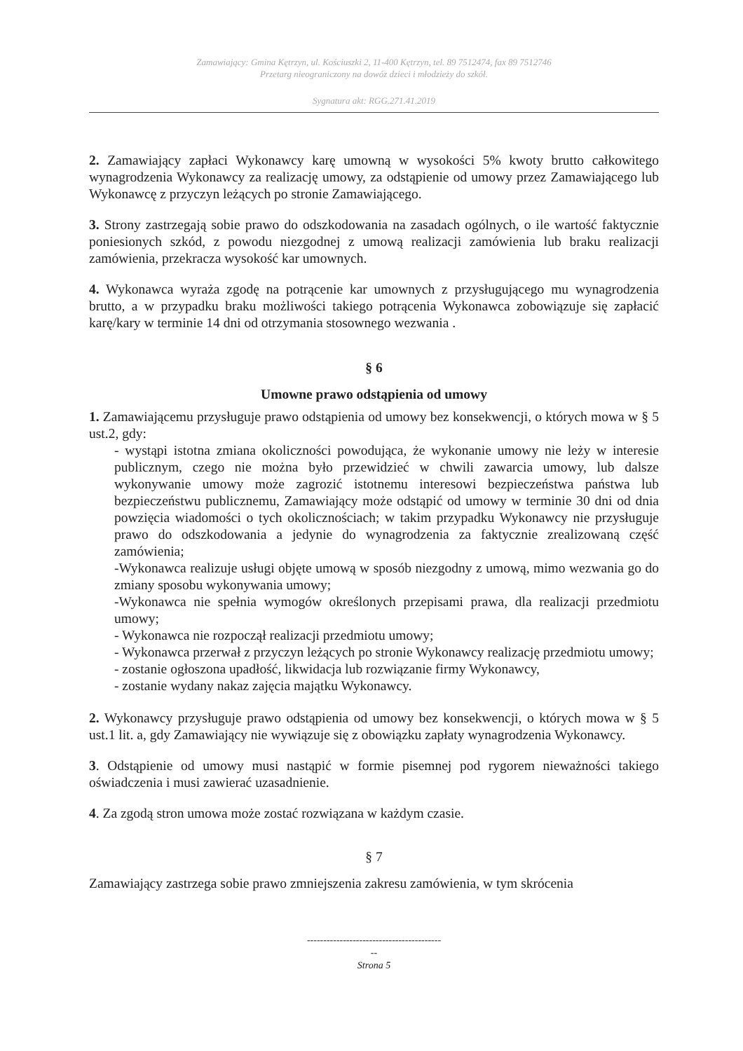Zamawiający: Gmina Kętrzyn, ul. Kościuszki 2, 11-400 Kętrzyn, tel. 89 7512474, fax 89 7512746
Przetarg nieograniczony na dowóz dzieci i młodzieży do szkół.
Sygnatura akt: RGG.271.41.2019
2. Zamawiający zapłaci Wykonawcy karę umowną w wysokości 5% kwoty brutto całkowitego wynagrodzenia Wykonawcy za realizację umowy, za odstąpienie od umowy przez Zamawiającego lub Wykonawcę z przyczyn leżących po stronie Zamawiającego.
3. Strony zastrzegają sobie prawo do odszkodowania na zasadach ogólnych, o ile wartość faktycznie poniesionych szkód, z powodu niezgodnej z umową realizacji zamówienia lub braku realizacji zamówienia, przekracza wysokość kar umownych.
4. Wykonawca wyraża zgodę na potrącenie kar umownych z przysługującego mu wynagrodzenia brutto, a w przypadku braku możliwości takiego potrącenia Wykonawca zobowiązuje się zapłacić karę/kary w terminie 14 dni od otrzymania stosownego wezwania .
§ 6
Umowne prawo odstąpienia od umowy
1. Zamawiającemu przysługuje prawo odstąpienia od umowy bez konsekwencji, o których mowa w § 5 ust.2, gdy:
- wystąpi istotna zmiana okoliczności powodująca, że wykonanie umowy nie leży w interesie publicznym, czego nie można było przewidzieć w chwili zawarcia umowy, lub dalsze wykonywanie umowy może zagrozić istotnemu interesowi bezpieczeństwa państwa lub bezpieczeństwu publicznemu, Zamawiający może odstąpić od umowy w terminie 30 dni od dnia powzięcia wiadomości o tych okolicznościach; w takim przypadku Wykonawcy nie przysługuje prawo do odszkodowania a jedynie do wynagrodzenia za faktycznie zrealizowaną część zamówienia;
-Wykonawca realizuje usługi objęte umową w sposób niezgodny z umową, mimo wezwania go do zmiany sposobu wykonywania umowy;
-Wykonawca nie spełnia wymogów określonych przepisami prawa, dla realizacji przedmiotu umowy;
- Wykonawca nie rozpoczął realizacji przedmiotu umowy;
- Wykonawca przerwał z przyczyn leżących po stronie Wykonawcy realizację przedmiotu umowy;
- zostanie ogłoszona upadłość, likwidacja lub rozwiązanie firmy Wykonawcy,
- zostanie wydany nakaz zajęcia majątku Wykonawcy.
2. Wykonawcy przysługuje prawo odstąpienia od umowy bez konsekwencji, o których mowa w § 5 ust.1 lit. a, gdy Zamawiający nie wywiązuje się z obowiązku zapłaty wynagrodzenia Wykonawcy.
3. Odstąpienie od umowy musi nastąpić w formie pisemnej pod rygorem nieważności takiego oświadczenia i musi zawierać uzasadnienie.
4. Za zgodą stron umowa może zostać rozwiązana w każdym czasie.
§ 7
Zamawiający zastrzega sobie prawo zmniejszenia zakresu zamówienia, w tym skrócenia
-----------------------------------------
--
Strona 5